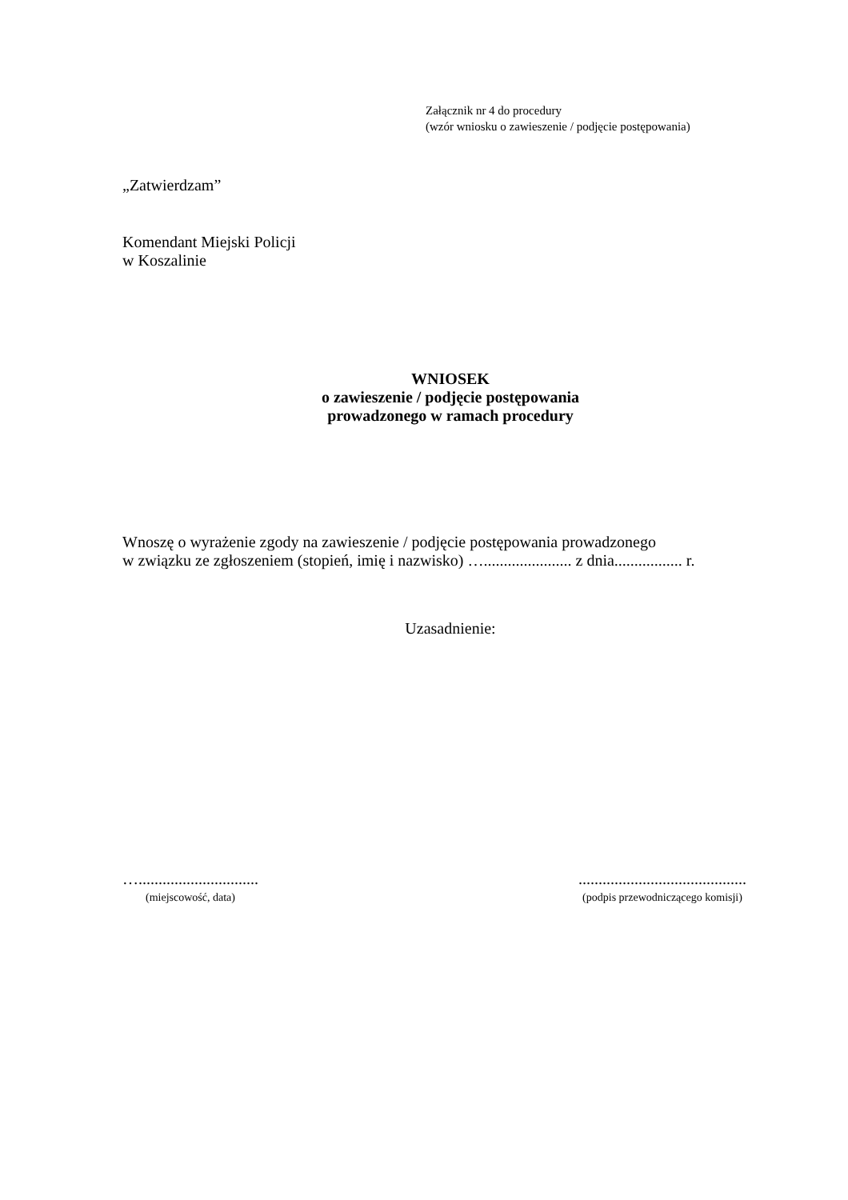Załącznik nr 4 do procedury
(wzór wniosku o zawieszenie / podjęcie postępowania)
„Zatwierdzam”
Komendant Miejski Policji
w Koszalinie
WNIOSEK
o zawieszenie / podjęcie postępowania
prowadzonego w ramach procedury
Wnoszę o wyrażenie zgody na zawieszenie / podjęcie postępowania prowadzonego
w związku ze zgłoszeniem (stopień, imię i nazwisko) …...................... z dnia................. r.
Uzasadnienie:
…..............................
(miejscowość, data)
..........................................
(podpis przewodniczącego komisji)